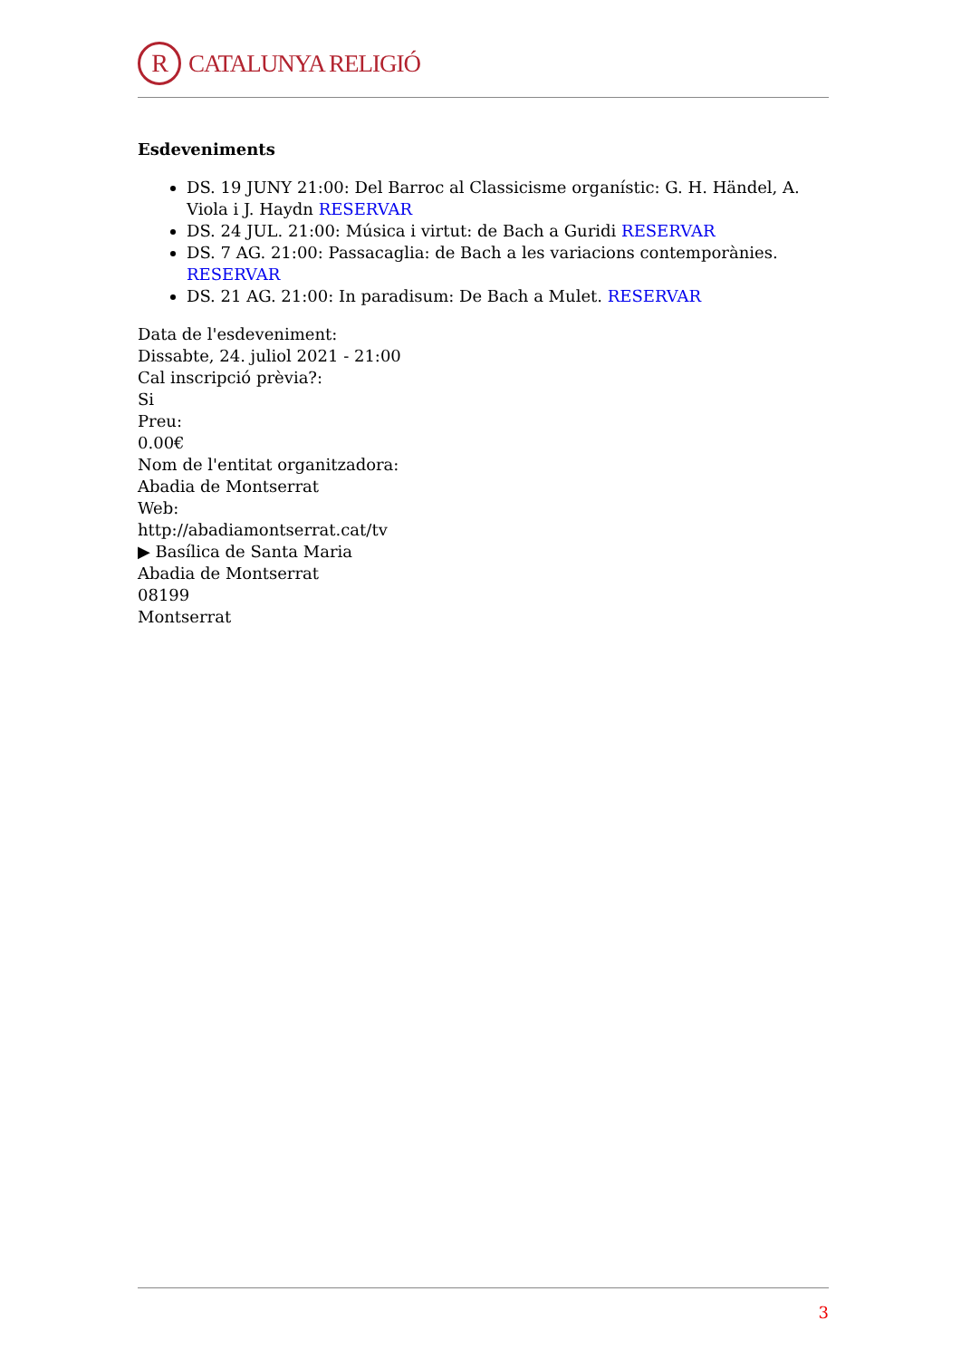R CATALUNYA RELIGIÓ
Esdeveniments
DS. 19 JUNY 21:00: Del Barroc al Classicisme organístic: G. H. Händel, A. Viola i J. Haydn RESERVAR
DS. 24 JUL. 21:00: Música i virtut: de Bach a Guridi RESERVAR
DS. 7 AG. 21:00: Passacaglia: de Bach a les variacions contemporànies. RESERVAR
DS. 21 AG. 21:00: In paradisum: De Bach a Mulet. RESERVAR
Data de l'esdeveniment:
Dissabte, 24. juliol 2021 - 21:00
Cal inscripció prèvia?:
Si
Preu:
0.00€
Nom de l'entitat organitzadora:
Abadia de Montserrat
Web:
http://abadiamontserrat.cat/tv
▶ Basílica de Santa Maria
Abadia de Montserrat
08199
Montserrat
3